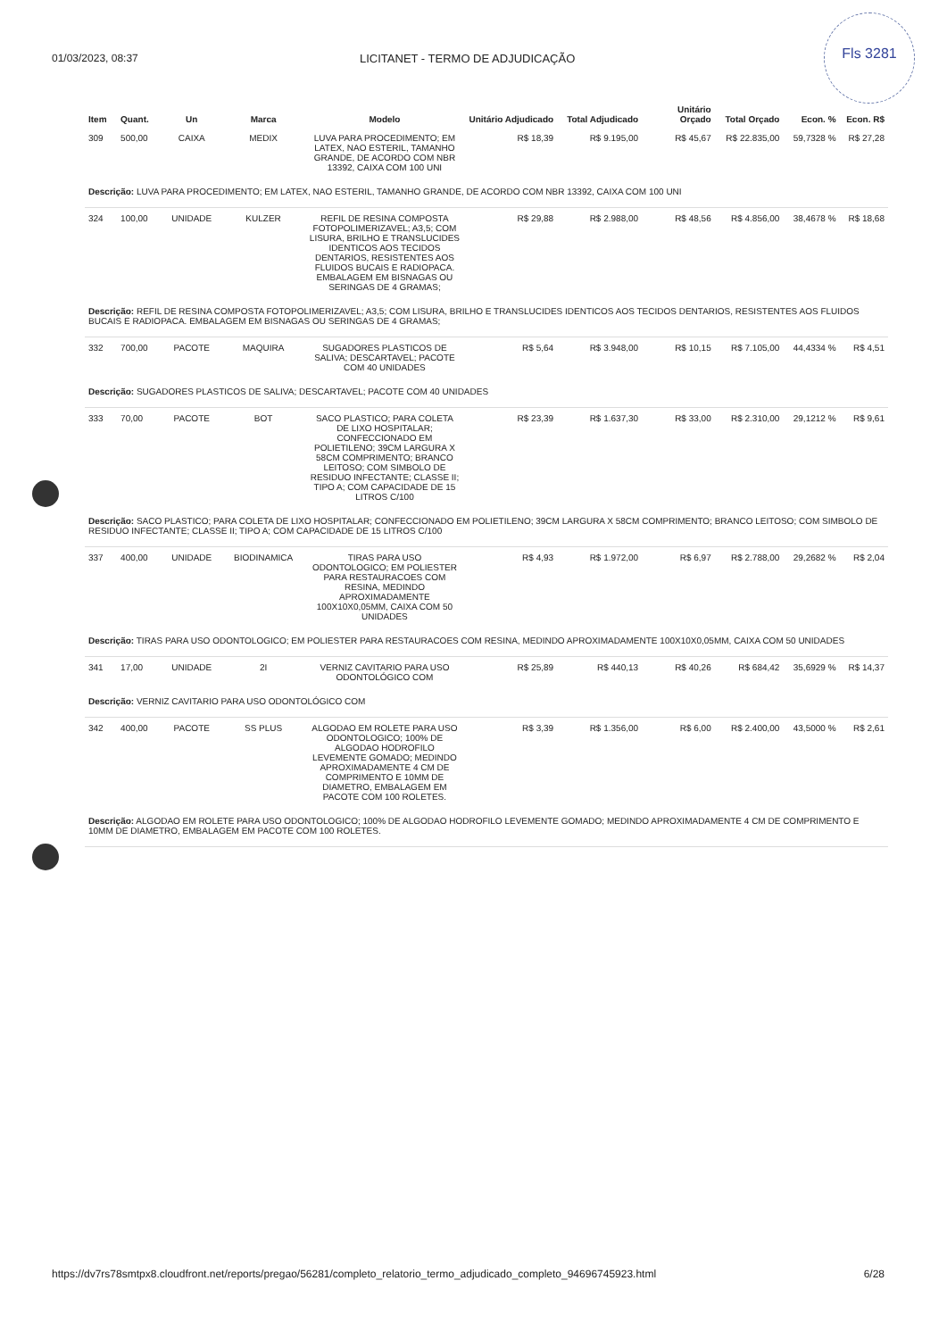Fls 3281
01/03/2023, 08:37 LICITANET - TERMO DE ADJUDICAÇÃO
| Item | Quant. | Un | Marca | Modelo | Unitário Adjudicado | Total Adjudicado | Unitário Orçado | Total Orçado | Econ. % | Econ. R$ |
| --- | --- | --- | --- | --- | --- | --- | --- | --- | --- | --- |
| 309 | 500,00 | CAIXA | MEDIX | LUVA PARA PROCEDIMENTO; EM LATEX, NAO ESTERIL, TAMANHO GRANDE, DE ACORDO COM NBR 13392, CAIXA COM 100 UNI | R$ 18,39 | R$ 9.195,00 | R$ 45,67 | R$ 22.835,00 | 59,7328 % | R$ 27,28 |
| Descrição: LUVA PARA PROCEDIMENTO; EM LATEX, NAO ESTERIL, TAMANHO GRANDE, DE ACORDO COM NBR 13392, CAIXA COM 100 UNI | | | | | | | | | | |
| 324 | 100,00 | UNIDADE | KULZER | REFIL DE RESINA COMPOSTA FOTOPOLIMERIZAVEL; A3,5; COM LISURA, BRILHO E TRANSLUCIDES IDENTICOS AOS TECIDOS DENTARIOS, RESISTENTES AOS FLUIDOS BUCAIS E RADIOPACA. EMBALAGEM EM BISNAGAS OU SERINGAS DE 4 GRAMAS; | R$ 29,88 | R$ 2.988,00 | R$ 48,56 | R$ 4.856,00 | 38,4678 % | R$ 18,68 |
| Descrição: REFIL DE RESINA COMPOSTA FOTOPOLIMERIZAVEL; A3,5; COM LISURA, BRILHO E TRANSLUCIDES IDENTICOS AOS TECIDOS DENTARIOS, RESISTENTES AOS FLUIDOS BUCAIS E RADIOPACA. EMBALAGEM EM BISNAGAS OU SERINGAS DE 4 GRAMAS; | | | | | | | | | | |
| 332 | 700,00 | PACOTE | MAQUIRA | SUGADORES PLASTICOS DE SALIVA; DESCARTAVEL; PACOTE COM 40 UNIDADES | R$ 5,64 | R$ 3.948,00 | R$ 10,15 | R$ 7.105,00 | 44,4334 % | R$ 4,51 |
| Descrição: SUGADORES PLASTICOS DE SALIVA; DESCARTAVEL; PACOTE COM 40 UNIDADES | | | | | | | | | | |
| 333 | 70,00 | PACOTE | BOT | SACO PLASTICO; PARA COLETA DE LIXO HOSPITALAR; CONFECCIONADO EM POLIETILENO; 39CM LARGURA X 58CM COMPRIMENTO; BRANCO LEITOSO; COM SIMBOLO DE RESIDUO INFECTANTE; CLASSE II; TIPO A; COM CAPACIDADE DE 15 LITROS C/100 | R$ 23,39 | R$ 1.637,30 | R$ 33,00 | R$ 2.310,00 | 29,1212 % | R$ 9,61 |
| Descrição: SACO PLASTICO; PARA COLETA DE LIXO HOSPITALAR; CONFECCIONADO EM POLIETILENO; 39CM LARGURA X 58CM COMPRIMENTO; BRANCO LEITOSO; COM SIMBOLO DE RESIDUO INFECTANTE; CLASSE II; TIPO A; COM CAPACIDADE DE 15 LITROS C/100 | | | | | | | | | | |
| 337 | 400,00 | UNIDADE | BIODINAMICA | TIRAS PARA USO ODONTOLOGICO; EM POLIESTER PARA RESTAURACOES COM RESINA, MEDINDO APROXIMADAMENTE 100X10X0,05MM, CAIXA COM 50 UNIDADES | R$ 4,93 | R$ 1.972,00 | R$ 6,97 | R$ 2.788,00 | 29,2682 % | R$ 2,04 |
| Descrição: TIRAS PARA USO ODONTOLOGICO; EM POLIESTER PARA RESTAURACOES COM RESINA, MEDINDO APROXIMADAMENTE 100X10X0,05MM, CAIXA COM 50 UNIDADES | | | | | | | | | | |
| 341 | 17,00 | UNIDADE | 2I | VERNIZ CAVITARIO PARA USO ODONTOLÓGICO COM | R$ 25,89 | R$ 440,13 | R$ 40,26 | R$ 684,42 | 35,6929 % | R$ 14,37 |
| Descrição: VERNIZ CAVITARIO PARA USO ODONTOLÓGICO COM | | | | | | | | | | |
| 342 | 400,00 | PACOTE | SS PLUS | ALGODAO EM ROLETE PARA USO ODONTOLOGICO; 100% DE ALGODAO HODROFILO LEVEMENTE GOMADO; MEDINDO APROXIMADAMENTE 4 CM DE COMPRIMENTO E 10MM DE DIAMETRO, EMBALAGEM EM PACOTE COM 100 ROLETES. | R$ 3,39 | R$ 1.356,00 | R$ 6,00 | R$ 2.400,00 | 43,5000 % | R$ 2,61 |
| Descrição: ALGODAO EM ROLETE PARA USO ODONTOLOGICO; 100% DE ALGODAO HODROFILO LEVEMENTE GOMADO; MEDINDO APROXIMADAMENTE 4 CM DE COMPRIMENTO E 10MM DE DIAMETRO, EMBALAGEM EM PACOTE COM 100 ROLETES. | | | | | | | | | | |
https://dv7rs78smtpx8.cloudfront.net/reports/pregao/56281/completo_relatorio_termo_adjudicado_completo_94696745923.html 6/28